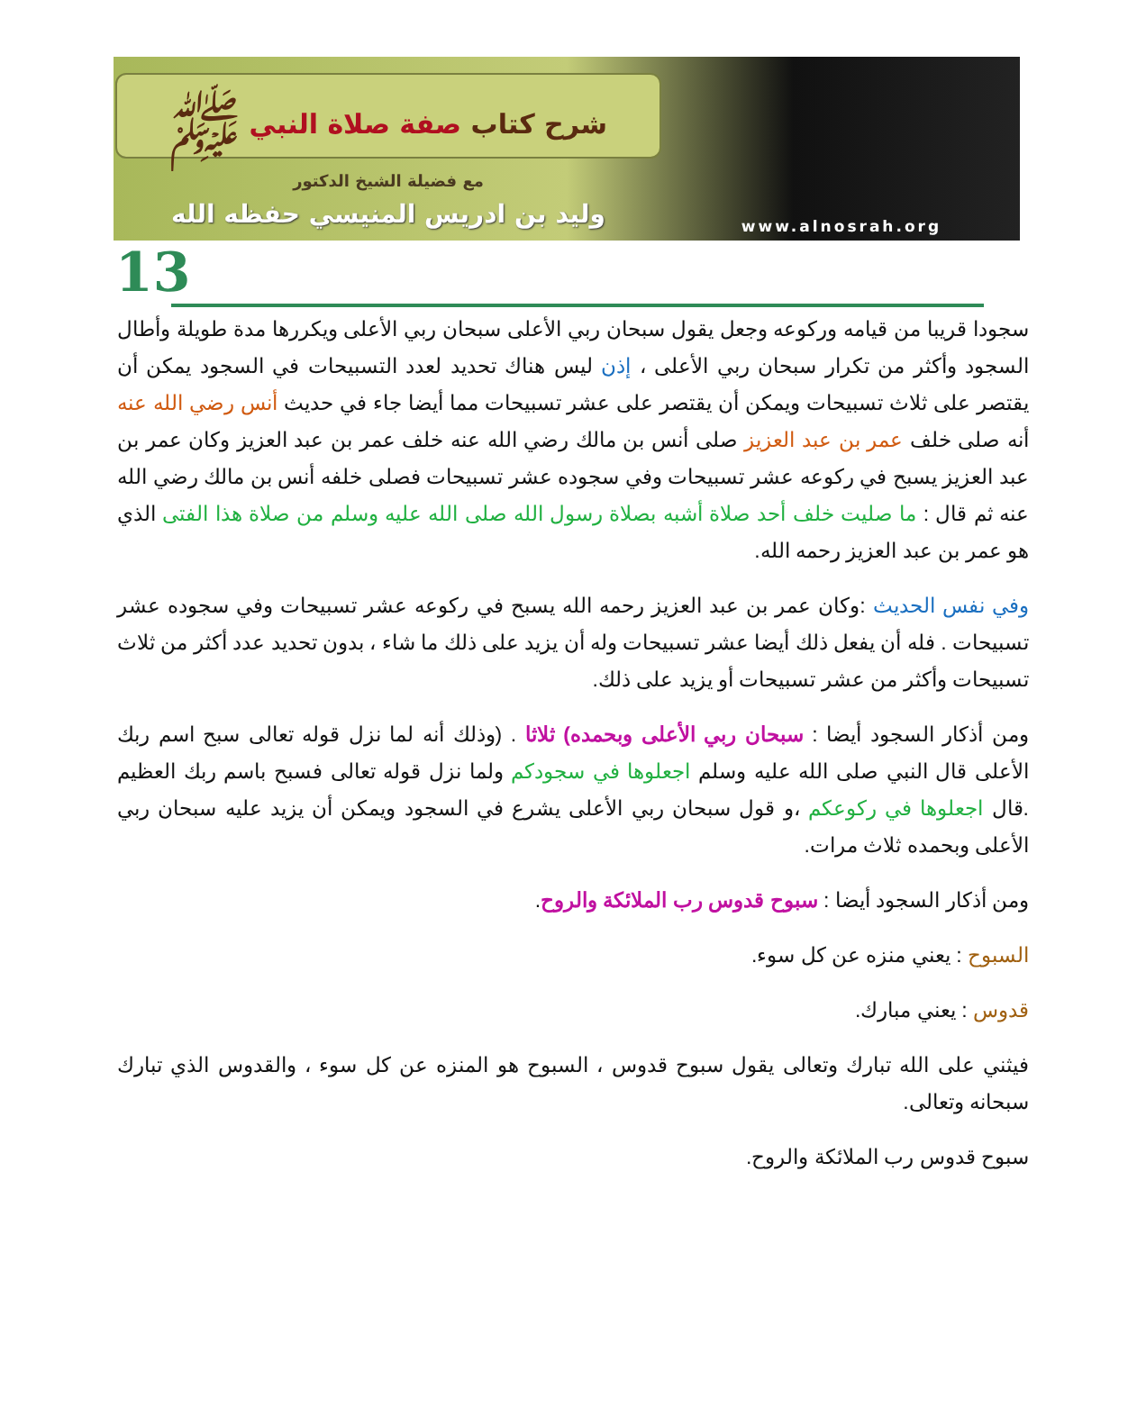شرح كتاب صفة صلاة النبي ﷺ
مع فضيلة الشيخ الدكتور
وليد بن ادريس المنيسي حفظه الله
www.alnosrah.org
13
سجودا قريبا من قيامه وركوعه وجعل يقول سبحان ربي الأعلى سبحان ربي الأعلى ويكررها مدة طويلة وأطال السجود وأكثر من تكرار سبحان ربي الأعلى ، إذن ليس هناك تحديد لعدد التسبيحات في السجود يمكن أن يقتصر على ثلاث تسبيحات ويمكن أن يقتصر على عشر تسبيحات مما أيضا جاء في حديث أنس رضي الله عنه أنه صلى خلف عمر بن عبد العزيز صلى أنس بن مالك رضي الله عنه خلف عمر بن عبد العزيز وكان عمر بن عبد العزيز يسبح في ركوعه عشر تسبيحات وفي سجوده عشر تسبيحات فصلى خلفه أنس بن مالك رضي الله عنه ثم قال : ما صليت خلف أحد صلاة أشبه بصلاة رسول الله صلى الله عليه وسلم من صلاة هذا الفتى الذي هو عمر بن عبد العزيز رحمه الله.
وفي نفس الحديث :وكان عمر بن عبد العزيز رحمه الله يسبح في ركوعه عشر تسبيحات وفي سجوده عشر تسبيحات . فله أن يفعل ذلك أيضا عشر تسبيحات وله أن يزيد على ذلك ما شاء ، بدون تحديد عدد أكثر من ثلاث تسبيحات وأكثر من عشر تسبيحات أو يزيد على ذلك.
ومن أذكار السجود أيضا : سبحان ربي الأعلى وبحمده) ثلاثا . (وذلك أنه لما نزل قوله تعالى سبح اسم ربك الأعلى قال النبي صلى الله عليه وسلم اجعلوها في سجودكم ولما نزل قوله تعالى فسبح باسم ربك العظيم .قال اجعلوها في ركوعكم ،و قول سبحان ربي الأعلى يشرع في السجود ويمكن أن يزيد عليه سبحان ربي الأعلى وبحمده ثلاث مرات.
ومن أذكار السجود أيضا : سبوح قدوس رب الملائكة والروح.
السبوح : يعني منزه عن كل سوء.
قدوس : يعني مبارك.
فيثني على الله تبارك وتعالى يقول سبوح قدوس ، السبوح هو المنزه عن كل سوء ، والقدوس الذي تبارك سبحانه وتعالى.
سبوح قدوس رب الملائكة والروح.